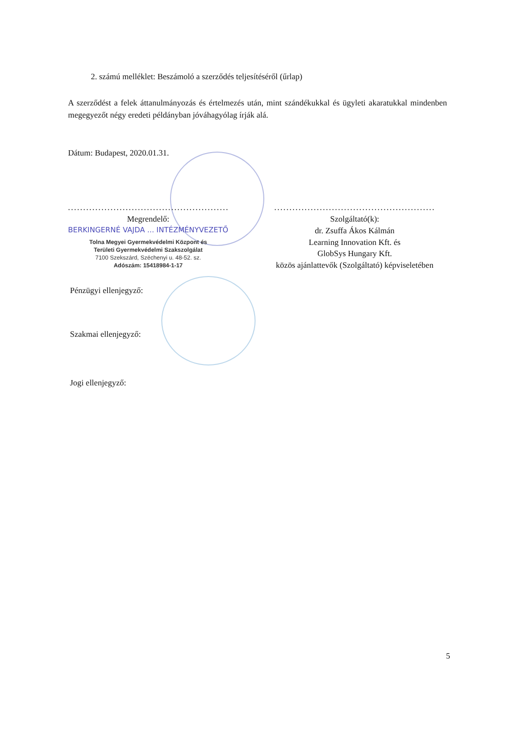2. számú melléklet: Beszámoló a szerződés teljesítéséről (űrlap)
A szerződést a felek áttanulmányozás és értelmezés után, mint szándékukkal és ügyleti akaratukkal mindenben megegyezőt négy eredeti példányban jóváhagyólag írják alá.
Dátum: Budapest, 2020.01.31.
.....................................................
Megrendelő:
BERKINGERNÉ VAJDA ... INTÉZMÉNYVEZETŐ
Tolna Megyei Gyermekvédelmi Központ és
Területi Gyermekvédelmi Szakszolgálat
7100 Szekszárd, Széchenyi u. 48-52. sz.
Adószám: 15418984-1-17
.....................................................
Szolgáltató(k):
dr. Zsuffa Ákos Kálmán
Learning Innovation Kft. és
GlobSys Hungary Kft.
közös ajánlattevők (Szolgáltató) képviseletében
Pénzügyi ellenjegyző:
Szakmai ellenjegyző:
Jogi ellenjegyző:
5